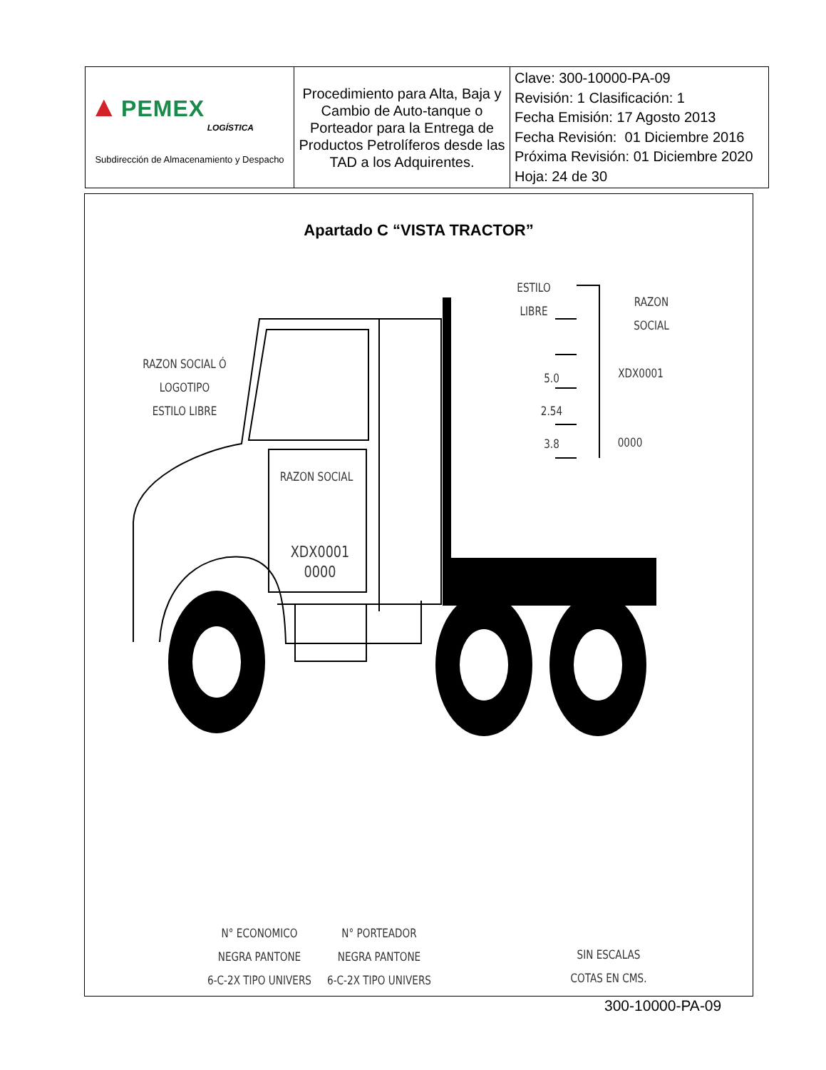| ▲ PEMEX LOGÍSTICA Subdirección de Almacenamiento y Despacho | Procedimiento para Alta, Baja y Cambio de Auto-tanque o Porteador para la Entrega de Productos Petrolíferos desde las TAD a los Adquirentes. | Clave: 300-10000-PA-09 Revisión: 1 Clasificación: 1 Fecha Emisión: 17 Agosto 2013 Fecha Revisión: 01 Diciembre 2016 Próxima Revisión: 01 Diciembre 2020 Hoja: 24 de 30 |
Apartado C “VISTA TRACTOR”
RAZON SOCIAL Ó
LOGOTIPO
ESTILO LIBRE
RAZON SOCIAL
XDX0001
0000
ESTILO
LIBRE
RAZON SOCIAL
5.0
2.54
3.8
XDX0001
0000
N° ECONOMICO
NEGRA PANTONE
6-C-2X TIPO UNIVERS
N° PORTEADOR
NEGRA PANTONE
6-C-2X TIPO UNIVERS
SIN ESCALAS
COTAS EN CMS.
300-10000-PA-09